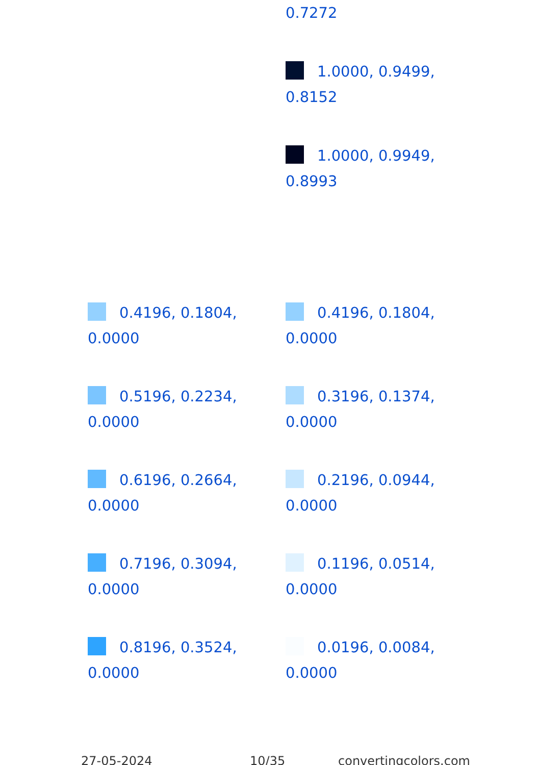0.7272
1.0000, 0.9499, 0.8152
1.0000, 0.9949, 0.8993
0.4196, 0.1804, 0.0000
0.4196, 0.1804, 0.0000
0.5196, 0.2234, 0.0000
0.3196, 0.1374, 0.0000
0.6196, 0.2664, 0.0000
0.2196, 0.0944, 0.0000
0.7196, 0.3094, 0.0000
0.1196, 0.0514, 0.0000
0.8196, 0.3524, 0.0000
0.0196, 0.0084, 0.0000
27-05-2024 10/35 convertingcolors.com